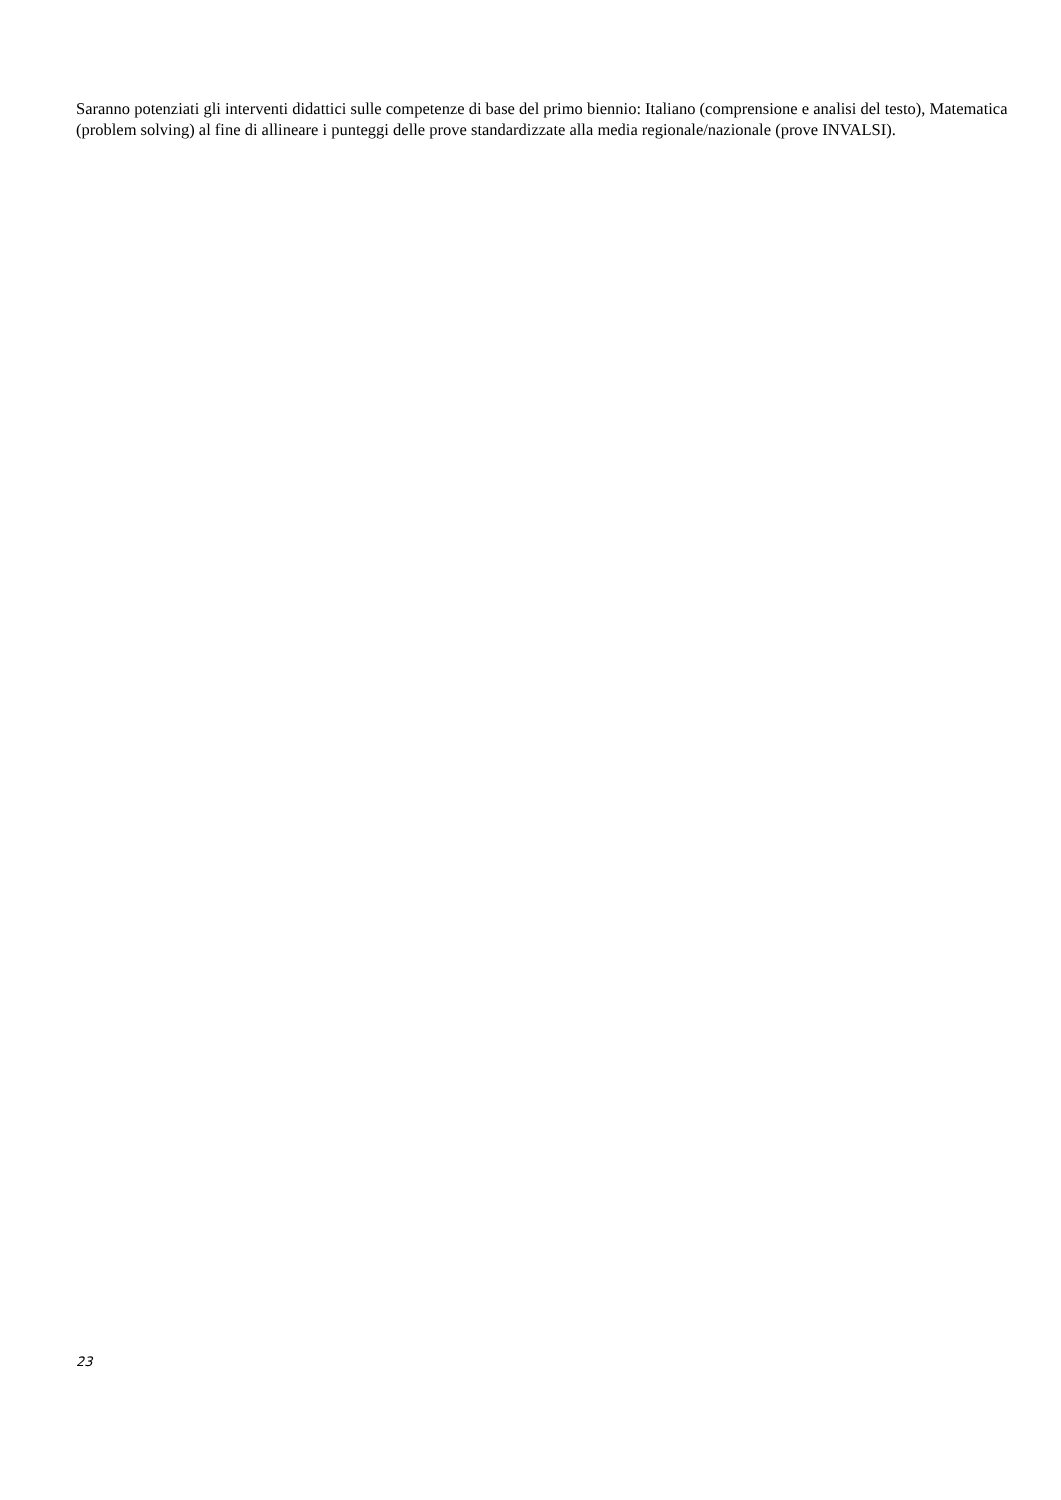Saranno potenziati gli interventi didattici sulle competenze di base del primo biennio: Italiano (comprensione e analisi del testo), Matematica (problem solving) al fine di allineare i punteggi delle prove standardizzate alla media regionale/nazionale (prove INVALSI).
23